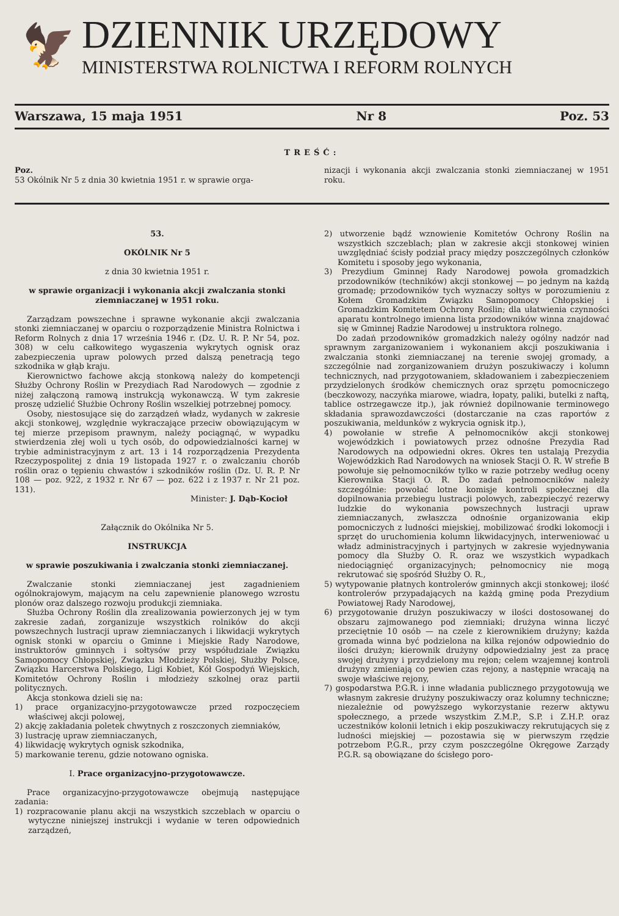🦅
DZIENNIK URZĘDOWY
MINISTERSTWA ROLNICTWA I REFORM ROLNYCH
Warszawa, 15 maja 1951 Nr 8 Poz. 53
TREŚĆ:
Poz.
53 Okólnik Nr 5 z dnia 30 kwietnia 1951 r. w sprawie orga-
nizacji i wykonania akcji zwalczania stonki ziemniaczanej w 1951 roku.
53.
OKÓLNIK Nr 5
z dnia 30 kwietnia 1951 r.
w sprawie organizacji i wykonania akcji zwalczania stonki ziemniaczanej w 1951 roku.
Zarządzam powszechne i sprawne wykonanie akcji zwalczania stonki ziemniaczanej w oparciu o rozporządzenie Ministra Rolnictwa i Reform Rolnych z dnia 17 września 1946 r. (Dz. U. R. P. Nr 54, poz. 308) w celu całkowitego wygaszenia wykrytych ognisk oraz zabezpieczenia upraw polowych przed dalszą penetracją tego szkodnika w głąb kraju.
Kierownictwo fachowe akcją stonkową należy do kompetencji Służby Ochrony Roślin w Prezydiach Rad Narodowych — zgodnie z niżej załączoną ramową instrukcją wykonawczą. W tym zakresie proszę udzielić Służbie Ochrony Roślin wszelkiej potrzebnej pomocy.
Osoby, niestosujące się do zarządzeń władz, wydanych w zakresie akcji stonkowej, względnie wykraczające przeciw obowiązującym w tej mierze przepisom prawnym, należy pociągnąć, w wypadku stwierdzenia złej woli u tych osób, do odpowiedzialności karnej w trybie administracyjnym z art. 13 i 14 rozporządzenia Prezydenta Rzeczypospolitej z dnia 19 listopada 1927 r. o zwalczaniu chorób roślin oraz o tępieniu chwastów i szkodników roślin (Dz. U. R. P. Nr 108 — poz. 922, z 1932 r. Nr 67 — poz. 622 i z 1937 r. Nr 21 poz. 131).
Minister: J. Dąb-Kocioł
Załącznik do Okólnika Nr 5.
INSTRUKCJA
w sprawie poszukiwania i zwalczania stonki ziemniaczanej.
Zwalczanie stonki ziemniaczanej jest zagadnieniem ogólnokrajowym, mającym na celu zapewnienie planowego wzrostu plonów oraz dalszego rozwoju produkcji ziemniaka.
Służba Ochrony Roślin dla zrealizowania powierzonych jej w tym zakresie zadań, zorganizuje wszystkich rolników do akcji powszechnych lustracji upraw ziemniaczanych i likwidacji wykrytych ognisk stonki w oparciu o Gminne i Miejskie Rady Narodowe, instruktorów gminnych i sołtysów przy współudziale Związku Samopomocy Chłopskiej, Związku Młodzieży Polskiej, Służby Polsce, Związku Harcerstwa Polskiego, Ligi Kobiet, Kół Gospodyń Wiejskich, Komitetów Ochrony Roślin i młodzieży szkolnej oraz partii politycznych.
Akcja stonkowa dzieli się na:
1) prace organizacyjno-przygotowawcze przed rozpoczęciem właściwej akcji polowej,
2) akcję zakładania poletek chwytnych z roszczonych ziemniaków,
3) lustrację upraw ziemniaczanych,
4) likwidację wykrytych ognisk szkodnika,
5) markowanie terenu, gdzie notowano ogniska.
I. Prace organizacyjno-przygotowawcze.
Prace organizacyjno-przygotowawcze obejmują następujące zadania:
1) rozpracowanie planu akcji na wszystkich szczeblach w oparciu o wytyczne niniejszej instrukcji i wydanie w teren odpowiednich zarządzeń,
2) utworzenie bądź wznowienie Komitetów Ochrony Roślin na wszystkich szczeblach; plan w zakresie akcji stonkowej winien uwzględniać ścisły podział pracy między poszczególnych członków Komitetu i sposoby jego wykonania,
3) Prezydium Gminnej Rady Narodowej powoła gromadzkich przodowników (techników) akcji stonkowej — po jednym na każdą gromadę; przodowników tych wyznaczy sołtys w porozumieniu z Kołem Gromadzkim Związku Samopomocy Chłopskiej i Gromadzkim Komitetem Ochrony Roślin; dla ułatwienia czynności aparatu kontrolnego imienna lista przodowników winna znajdować się w Gminnej Radzie Narodowej u instruktora rolnego.
Do zadań przodowników gromadzkich należy ogólny nadzór nad sprawnym zarganizowaniem i wykonaniem akcji poszukiwania i zwalczania stonki ziemniaczanej na terenie swojej gromady, a szczególnie nad zorganizowaniem drużyn poszukiwaczy i kolumn technicznych, nad przygotowaniem, składowaniem i zabezpieczeniem przydzielonych środków chemicznych oraz sprzętu pomocniczego (beczkowozy, naczyńka miarowe, wiadra, łopaty, paliki, butelki z naftą, tablice ostrzegawcze itp.), jak również dopilnowanie terminowego składania sprawozdawczości (dostarczanie na czas raportów z poszukiwania, meldunków z wykrycia ognisk itp.),
4) powołanie w strefie A pełnomocników akcji stonkowej wojewódzkich i powiatowych przez odnośne Prezydia Rad Narodowych na odpowiedni okres. Okres ten ustalają Prezydia Wojewódzkich Rad Narodowych na wniosek Stacji O. R. W strefie B powołuje się pełnomocników tylko w razie potrzeby według oceny Kierownika Stacji O. R. Do zadań pełnomocników należy szczególnie: powołać lotne komisje kontroli społecznej dla dopilnowania przebiegu lustracji polowych, zabezpieczyć rezerwy ludzkie do wykonania powszechnych lustracji upraw ziemniaczanych, zwłaszcza odnośnie organizowania ekip pomocniczych z ludności miejskiej, mobilizować środki lokomocji i sprzęt do uruchomienia kolumn likwidacyjnych, interweniować u władz administracyjnych i partyjnych w zakresie wyjednywania pomocy dla Służby O. R. oraz we wszystkich wypadkach niedociągnięć organizacyjnych; pełnomocnicy nie mogą rekrutować się spośród Służby O. R.,
5) wytypowanie płatnych kontrolerów gminnych akcji stonkowej; ilość kontrolerów przypadających na każdą gminę poda Prezydium Powiatowej Rady Narodowej,
6) przygotowanie drużyn poszukiwaczy w ilości dostosowanej do obszaru zajmowanego pod ziemniaki; drużyna winna liczyć przeciętnie 10 osób — na czele z kierownikiem drużyny; każda gromada winna być podzielona na kilka rejonów odpowiednio do ilości drużyn; kierownik drużyny odpowiedzialny jest za pracę swojej drużyny i przydzielony mu rejon; celem wzajemnej kontroli drużyny zmieniają co pewien czas rejony, a następnie wracają na swoje właściwe rejony,
7) gospodarstwa P.G.R. i inne władania publicznego przygotowują we własnym zakresie drużyny poszukiwaczy oraz kolumny techniczne; niezależnie od powyższego wykorzystanie rezerw aktywu społecznego, a przede wszystkim Z.M.P., S.P. i Z.H.P. oraz uczestników kolonii letnich i ekip poszukiwaczy rekrutujących się z ludności miejskiej — pozostawia się w pierwszym rzędzie potrzebom P.G.R., przy czym poszczególne Okręgowe Zarządy P.G.R. są obowiązane do ścisłego poro-